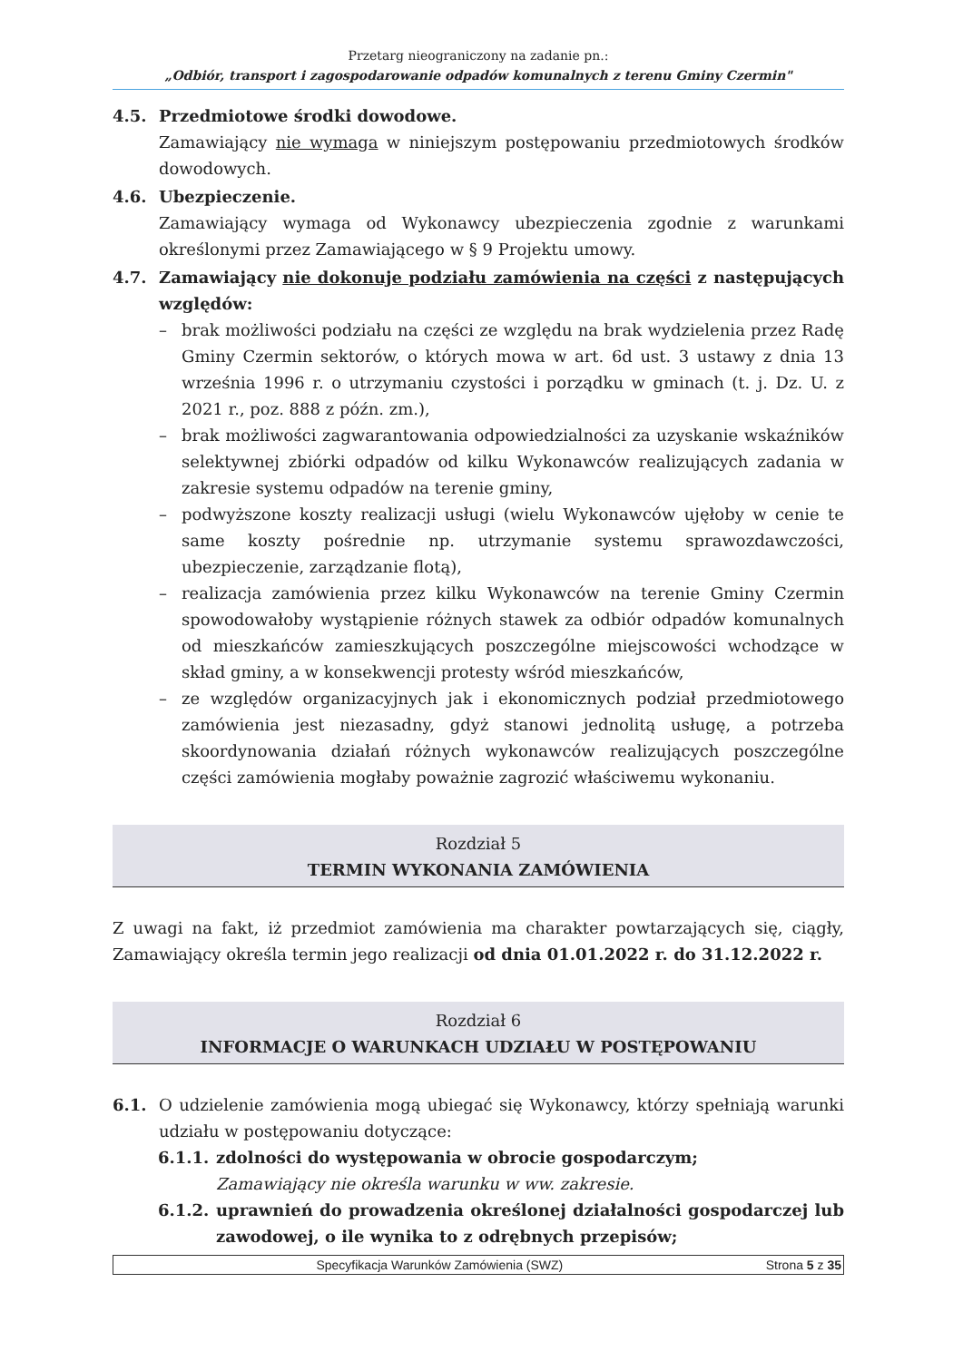Przetarg nieograniczony na zadanie pn.:
„Odbiór, transport i zagospodarowanie odpadów komunalnych z terenu Gminy Czermin"
4.5. Przedmiotowe środki dowodowe.
Zamawiający nie wymaga w niniejszym postępowaniu przedmiotowych środków dowodowych.
4.6. Ubezpieczenie.
Zamawiający wymaga od Wykonawcy ubezpieczenia zgodnie z warunkami określonymi przez Zamawiającego w § 9 Projektu umowy.
4.7. Zamawiający nie dokonuje podziału zamówienia na części z następujących względów:
– brak możliwości podziału na części ze względu na brak wydzielenia przez Radę Gminy Czermin sektorów, o których mowa w art. 6d ust. 3 ustawy z dnia 13 września 1996 r. o utrzymaniu czystości i porządku w gminach (t. j. Dz. U. z 2021 r., poz. 888 z późn. zm.),
– brak możliwości zagwarantowania odpowiedzialności za uzyskanie wskaźników selektywnej zbiórki odpadów od kilku Wykonawców realizujących zadania w zakresie systemu odpadów na terenie gminy,
– podwyższone koszty realizacji usługi (wielu Wykonawców ujęłoby w cenie te same koszty pośrednie np. utrzymanie systemu sprawozdawczości, ubezpieczenie, zarządzanie flotą),
– realizacja zamówienia przez kilku Wykonawców na terenie Gminy Czermin spowodowałoby wystąpienie różnych stawek za odbiór odpadów komunalnych od mieszkańców zamieszkujących poszczególne miejscowości wchodzące w skład gminy, a w konsekwencji protesty wśród mieszkańców,
– ze względów organizacyjnych jak i ekonomicznych podział przedmiotowego zamówienia jest niezasadny, gdyż stanowi jednolitą usługę, a potrzeba skoordynowania działań różnych wykonawców realizujących poszczególne części zamówienia mogłaby poważnie zagrozić właściwemu wykonaniu.
Rozdział 5
TERMIN WYKONANIA ZAMÓWIENIA
Z uwagi na fakt, iż przedmiot zamówienia ma charakter powtarzających się, ciągły, Zamawiający określa termin jego realizacji od dnia 01.01.2022 r. do 31.12.2022 r.
Rozdział 6
INFORMACJE O WARUNKACH UDZIAŁU W POSTĘPOWANIU
6.1. O udzielenie zamówienia mogą ubiegać się Wykonawcy, którzy spełniają warunki udziału w postępowaniu dotyczące:
6.1.1.
zdolności do występowania w obrocie gospodarczym;
Zamawiający nie określa warunku w ww. zakresie.
6.1.2.
uprawnień do prowadzenia określonej działalności gospodarczej lub zawodowej, o ile wynika to z odrębnych przepisów;
Specyfikacja Warunków Zamówienia (SWZ)
Strona 5 z 35